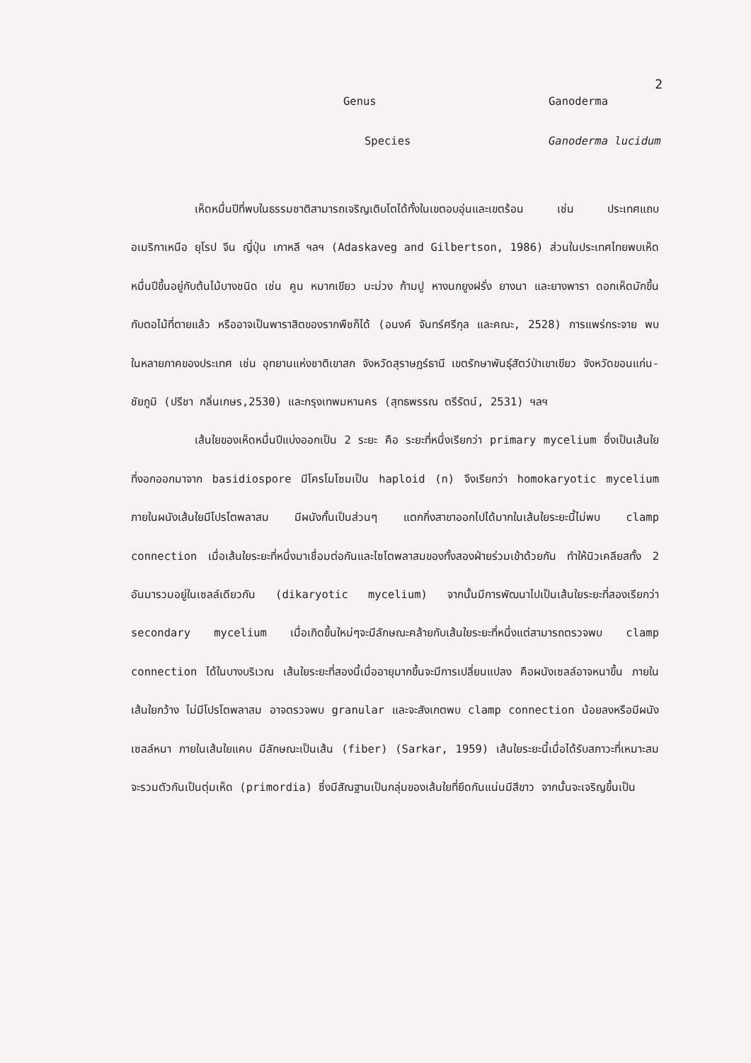2
Genus
Ganoderma
Species
Ganoderma lucidum
เห็ดหมื่นปีที่พบในธรรมชาติสามารถเจริญเติบโตได้ทั้งในเขตอบอุ่นและเขตร้อน เช่น ประเทศแถบอเมริกาเหนือ ยุโรป จีน ญี่ปุ่น เกาหลี ฯลฯ (Adaskaveg and Gilbertson, 1986) ส่วนในประเทศไทยพบเห็ดหมื่นปีขึ้นอยู่กับต้นไม้บางชนิด เช่น คูน หมากเขียว มะม่วง ก้ามปู หางนกยูงฝรั่ง ยางนา และยางพารา ดอกเห็ดมักขึ้นกับตอไม้ที่ตายแล้ว หรืออาจเป็นพาราสิตของรากพืชก็ได้ (อนงค์ จันทร์ศรีกุล และคณะ, 2528) การแพร่กระจาย พบในหลายภาคของประเทศ เช่น อุทยานแห่งชาติเขาสก จังหวัดสุราษฎร์ธานี เขตรักษาพันธุ์สัตว์ป่าเขาเขียว จังหวัดขอนแก่น-ชัยภูมิ (ปรีชา กลิ่นเกษร,2530) และกรุงเทพมหานคร (สุทธพรรณ ตรีรัตน์, 2531) ฯลฯ
เส้นใยของเห็ดหมื่นปีแบ่งออกเป็น 2 ระยะ คือ ระยะที่หนึ่งเรียกว่า primary mycelium ซึ่งเป็นเส้นใยที่งอกออกมาจาก basidiospore มีโครโมโซมเป็น haploid (n) จึงเรียกว่า homokaryotic mycelium ภายในผนังเส้นใยมีโปรโตพลาสม มีผนังกั้นเป็นส่วนๆ แตกกิ่งสาขาออกไปได้มากในเส้นใยระยะนี้ไม่พบ clamp connection เมื่อเส้นใยระยะที่หนึ่งมาเชื่อมต่อกันและไซโตพลาสมของทั้งสองฝ่ายร่วมเข้าด้วยกัน ทำให้นิวเคลียสทั้ง 2 อันมารวมอยู่ในเซลล์เดียวกัน (dikaryotic mycelium) จากนั้นมีการพัฒนาไปเป็นเส้นใยระยะที่สองเรียกว่า secondary mycelium เมื่อเกิดขึ้นใหม่ๆจะมีลักษณะคล้ายกับเส้นใยระยะที่หนึ่งแต่สามารถตรวจพบ clamp connection ได้ในบางบริเวณ เส้นใยระยะที่สองนี้เมื่ออายุมากขึ้นจะมีการเปลี่ยนแปลง คือผนังเซลล์อาจหนาขึ้น ภายในเส้นใยกว้าง ไม่มีโปรโตพลาสม อาจตรวจพบ granular และจะสังเกตพบ clamp connection น้อยลงหรือมีผนังเซลล์หนา ภายในเส้นใยแคบ มีลักษณะเป็นเส้น (fiber) (Sarkar, 1959) เส้นใยระยะนี้เมื่อได้รับสภาวะที่เหมาะสมจะรวมตัวกันเป็นตุ่มเห็ด (primordia) ซึ่งมีสัณฐานเป็นกลุ่มของเส้นใยที่ยึดกันแน่นมีสีขาว จากนั้นจะเจริญขึ้นเป็น